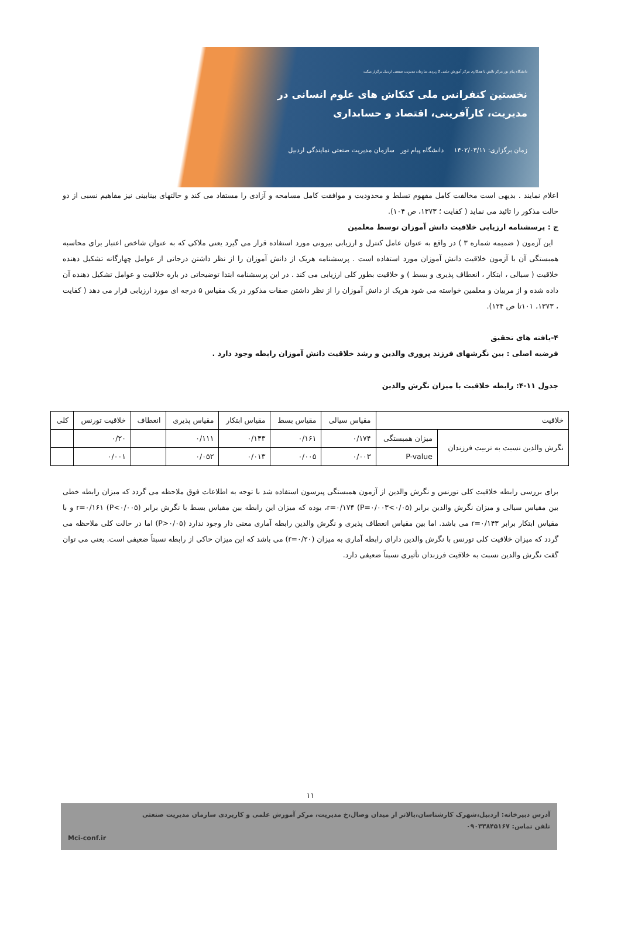دانشگاه پیام نور مرکز تالش با همکاری مرکز آموزش علمی کاربردی سازمان مدیریت صنعتی اردبیل برگزار میکند:
نخستین کنفرانس ملی کنکاش های علوم انسانی در
مدیریت، کارآفرینی، اقتصاد و حسابداری
زمان برگزاری: ۱۴۰۲/۰۳/۱۱ دانشگاه پیام نور سازمان مدیریت صنعتی نمایندگی اردبیل
اعلام نمایند . بدیهی است مخالفت کامل مفهوم تسلط و محدودیت و موافقت کامل مسامحه و آزادی را مستفاد می کند و حالتهای بینابینی نیز مفاهیم نسبی از دو حالت مذکور را تائید می نماید ( کفایت ؛ ۱۳۷۳، ص ۱۰۴).
ج : پرسشنامه ارزیابی خلاقیت دانش آموزان توسط معلمین
این آزمون ( ضمیمه شماره ۳ ) در واقع به عنوان عامل کنترل و ارزیابی بیرونی مورد استفاده قرار می گیرد یعنی ملاکی که به عنوان شاخص اعتبار برای محاسبه همبستگی آن با آزمون خلاقیت دانش آموزان مورد استفاده است . پرسشنامه هریک از دانش آموزان را از نظر داشتن درجاتی از عوامل چهارگانه تشکیل دهنده خلاقیت ( سیالی ، ابتکار ، انعطاف پذیری و بسط ) و خلاقیت بطور کلی ارزیابی می کند . در این پرسشنامه ابتدا توضیحاتی در باره خلاقیت و عوامل تشکیل دهنده آن داده شده و از مربیان و معلمین خواسته می شود هریک از دانش آموزان را از نظر داشتن صفات مذکور در یک مقیاس ۵ درجه ای مورد ارزیابی قرار می دهد ( کفایت ، ۱۳۷۳، ۱۰۱تا ص ۱۲۴).
۴-یافته های تحقیق
فرضیه اصلی : بین نگرشهای فرزند پروری والدین و رشد خلاقیت دانش آموزان رابطه وجود دارد .
جدول ۱۱-۴: رابطه خلاقیت با میزان نگرش والدین
| خلاقیت | | مقیاس سیالی | مقیاس بسط | مقیاس ابتکار | مقیاس پذیری | انعطاف | خلاقیت تورنس | کلی |
| نگرش والدین نسبت به تربیت فرزندان | میزان همبستگی | ۰/۱۷۴ | ۰/۱۶۱ | ۰/۱۴۳ | ۰/۱۱۱ | | ۰/۲۰ | |
| | P-value | ۰/۰۰۳ | ۰/۰۰۵ | ۰/۰۱۳ | ۰/۰۵۲ | | ۰/۰۰۱ | |
برای بررسی رابطه خلاقیت کلی تورنس و نگرش والدین از آزمون همبستگی پیرسون استفاده شد با توجه به اطلاعات فوق ملاحظه می گردد که میزان رابطه خطی بین مقیاس سیالی و میزان نگرش والدین برابر r=۰/۱۷۴ (P=۰/۰۰۳<۰/۰۵)، بوده که میزان این رابطه بین مقیاس بسط با نگرش برابر r=۰/۱۶۱ (P<۰/۰۰۵) و با مقیاس ابتکار برابر r=۰/۱۴۳ می باشد. اما بین مقیاس انعطاف پذیری و نگرش والدین رابطه آماری معنی دار وجود ندارد (P>۰/۰۵) اما در حالت کلی ملاحظه می گردد که میزان خلاقیت کلی تورنس با نگرش والدین دارای رابطه آماری به میزان (r=۰/۲۰) می باشد که این میزان حاکی از رابطه نسبتاً ضعیفی است. یعنی می توان گفت نگرش والدین نسبت به خلاقیت فرزندان تأثیری نسبتاً ضعیفی دارد.
۱۱
آدرس دبیرخانه: اردبیل،شهرک کارشناسان،بالاتر از میدان وصال،خ مدیریت، مرکز آموزش علمی و کاربردی سازمان مدیریت صنعتی
تلفن تماس: ۰۹۰۳۳۸۴۵۱۶۷
Mci-conf.ir